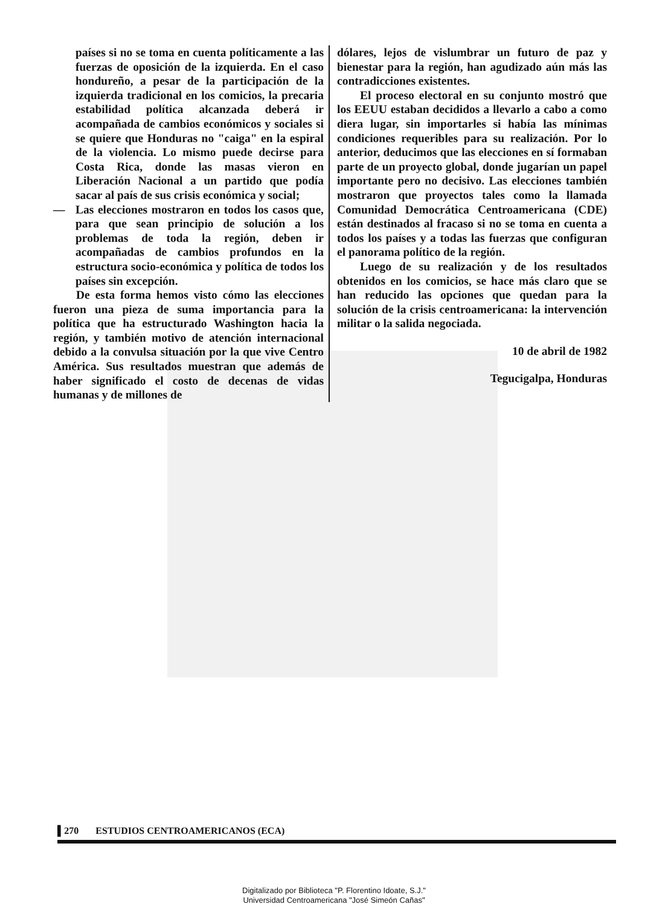países si no se toma en cuenta políticamente a las fuerzas de oposición de la izquierda. En el caso hondureño, a pesar de la participación de la izquierda tradicional en los comicios, la precaria estabilidad política alcanzada deberá ir acompañada de cambios económicos y sociales si se quiere que Honduras no "caiga" en la espiral de la violencia. Lo mismo puede decirse para Costa Rica, donde las masas vieron en Liberación Nacional a un partido que podía sacar al país de sus crisis económica y social;
— Las elecciones mostraron en todos los casos que, para que sean principio de solución a los problemas de toda la región, deben ir acompañadas de cambios profundos en la estructura socio-económica y política de todos los países sin excepción.
De esta forma hemos visto cómo las elecciones fueron una pieza de suma importancia para la política que ha estructurado Washington hacia la región, y también motivo de atención internacional debido a la convulsa situación por la que vive Centro América. Sus resultados muestran que además de haber significado el costo de decenas de vidas humanas y de millones de
dólares, lejos de vislumbrar un futuro de paz y bienestar para la región, han agudizado aún más las contradicciones existentes.
El proceso electoral en su conjunto mostró que los EEUU estaban decididos a llevarlo a cabo a como diera lugar, sin importarles si había las mínimas condiciones requeribles para su realización. Por lo anterior, deducimos que las elecciones en sí formaban parte de un proyecto global, donde jugarían un papel importante pero no decisivo. Las elecciones también mostraron que proyectos tales como la llamada Comunidad Democrática Centroamericana (CDE) están destinados al fracaso si no se toma en cuenta a todos los países y a todas las fuerzas que configuran el panorama político de la región.
Luego de su realización y de los resultados obtenidos en los comicios, se hace más claro que se han reducido las opciones que quedan para la solución de la crisis centroamericana: la intervención militar o la salida negociada.
10 de abril de 1982
Tegucigalpa, Honduras
▌270 ESTUDIOS CENTROAMERICANOS (ECA)
Digitalizado por Biblioteca "P. Florentino Idoate, S.J."
Universidad Centroamericana "José Simeón Cañas"